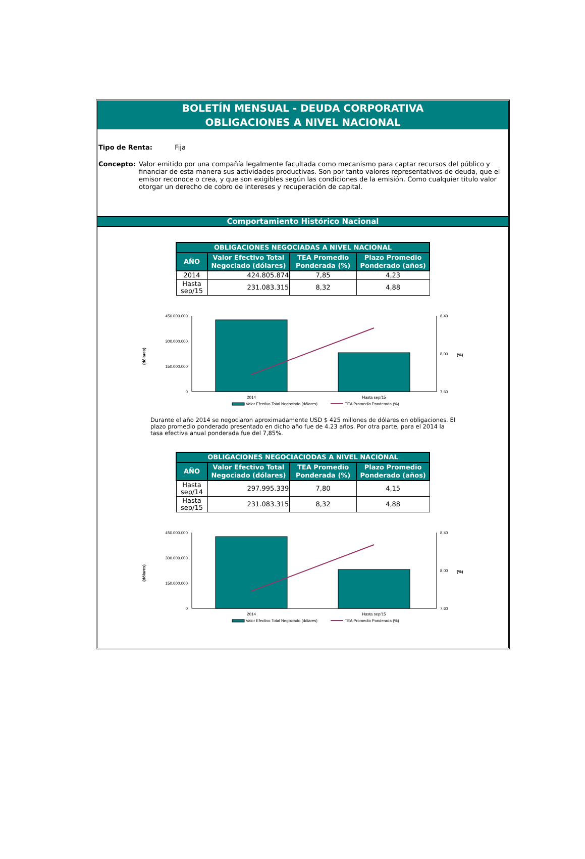BOLETÍN MENSUAL - DEUDA CORPORATIVA
OBLIGACIONES A NIVEL NACIONAL
Tipo de Renta: Fija
Concepto: Valor emitido por una compañía legalmente facultada como mecanismo para captar recursos del público y financiar de esta manera sus actividades productivas. Son por tanto valores representativos de deuda, que el emisor reconoce o crea, y que son exigibles según las condiciones de la emisión. Como cualquier titulo valor otorgar un derecho de cobro de intereses y recuperación de capital.
Comportamiento Histórico Nacional
| OBLIGACIONES NEGOCIADAS A NIVEL NACIONAL | | | |
| --- | --- | --- | --- |
| AÑO | Valor Efectivo Total Negociado (dólares) | TEA Promedio Ponderada (%) | Plazo Promedio Ponderado (años) |
| 2014 | 424.805.874 | 7,85 | 4,23 |
| Hasta sep/15 | 231.083.315 | 8,32 | 4,88 |
(dólares)
450.000.000
300.000.000
150.000.000
0
8,40
8,00
7,60
(%)
2014
Hasta sep/15
Valor Efectivo Total Negociado (dólares)
TEA Promedio Ponderada (%)
Durante el año 2014 se negociaron aproximadamente USD $ 425 millones de dólares en obligaciones. El plazo promedio ponderado presentado en dicho año fue de 4.23 años. Por otra parte, para el 2014 la tasa efectiva anual ponderada fue del 7,85%.
| OBLIGACIONES NEGOCIACIODAS A NIVEL NACIONAL | | | |
| --- | --- | --- | --- |
| AÑO | Valor Efectivo Total Negociado (dólares) | TEA Promedio Ponderada (%) | Plazo Promedio Ponderado (años) |
| Hasta sep/14 | 297.995.339 | 7,80 | 4,15 |
| Hasta sep/15 | 231.083.315 | 8,32 | 4,88 |
(dólares)
450.000.000
300.000.000
150.000.000
0
8,40
8,00
7,60
(%)
2014
Hasta sep/15
Valor Efectivo Total Negociado (dólares)
TEA Promedio Ponderada (%)